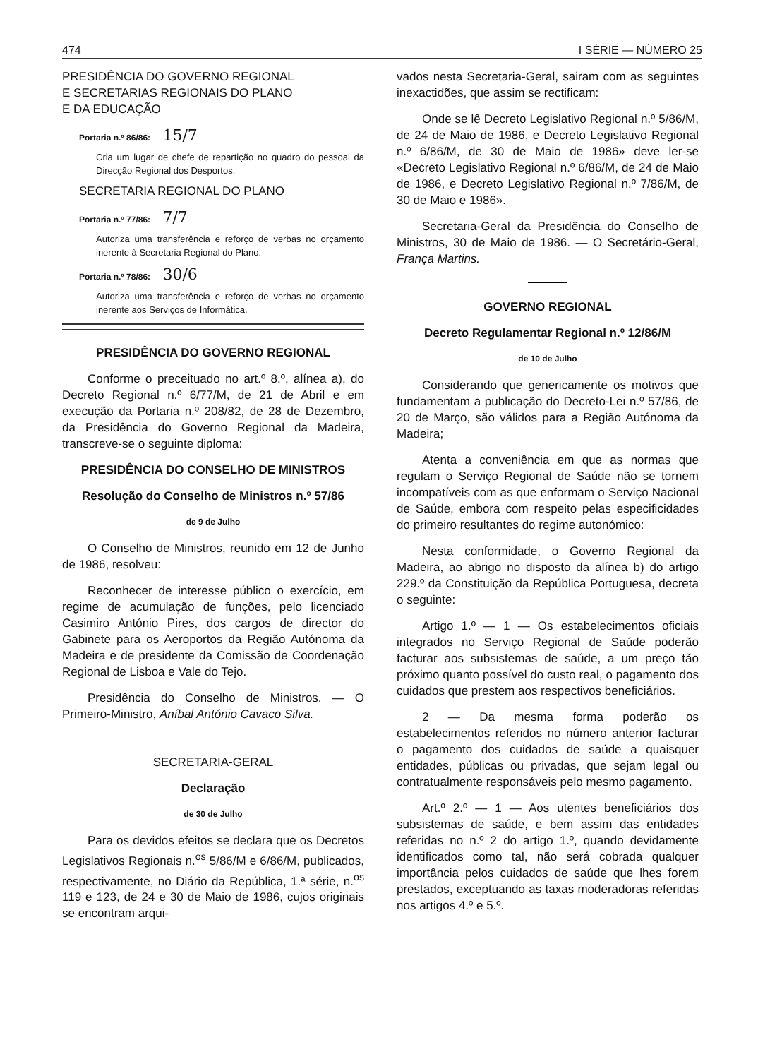474 I SÉRIE — NÚMERO 25
PRESIDÊNCIA DO GOVERNO REGIONAL
E SECRETARIAS REGIONAIS DO PLANO
E DA EDUCAÇÃO
Portaria n.º 86/86: 15/7
Cria um lugar de chefe de repartição no quadro do pessoal da Direcção Regional dos Desportos.
SECRETARIA REGIONAL DO PLANO
Portaria n.º 77/86: 7/7
Autoriza uma transferência e reforço de verbas no orçamento inerente à Secretaria Regional do Plano.
Portaria n.º 78/86: 30/6
Autoriza uma transferência e reforço de verbas no orçamento inerente aos Serviços de Informática.
PRESIDÊNCIA DO GOVERNO REGIONAL
Conforme o preceituado no art.º 8.º, alínea a), do Decreto Regional n.º 6/77/M, de 21 de Abril e em execução da Portaria n.º 208/82, de 28 de Dezembro, da Presidência do Governo Regional da Madeira, transcreve-se o seguinte diploma:
PRESIDÊNCIA DO CONSELHO DE MINISTROS
Resolução do Conselho de Ministros n.º 57/86
de 9 de Julho
O Conselho de Ministros, reunido em 12 de Junho de 1986, resolveu:
Reconhecer de interesse público o exercício, em regime de acumulação de funções, pelo licenciado Casimiro António Pires, dos cargos de director do Gabinete para os Aeroportos da Região Autónoma da Madeira e de presidente da Comissão de Coordenação Regional de Lisboa e Vale do Tejo.
Presidência do Conselho de Ministros. — O Primeiro-Ministro, Aníbal António Cavaco Silva.
SECRETARIA-GERAL
Declaração
de 30 de Julho
Para os devidos efeitos se declara que os Decretos Legislativos Regionais n.<sup>os</sup> 5/86/M e 6/86/M, publicados, respectivamente, no Diário da República, 1.ª série, n.<sup>os</sup> 119 e 123, de 24 e 30 de Maio de 1986, cujos originais se encontram arqui-
vados nesta Secretaria-Geral, sairam com as seguintes inexactidões, que assim se rectificam:
Onde se lê Decreto Legislativo Regional n.º 5/86/M, de 24 de Maio de 1986, e Decreto Legislativo Regional n.º 6/86/M, de 30 de Maio de 1986» deve ler-se «Decreto Legislativo Regional n.º 6/86/M, de 24 de Maio de 1986, e Decreto Legislativo Regional n.º 7/86/M, de 30 de Maio e 1986».
Secretaria-Geral da Presidência do Conselho de Ministros, 30 de Maio de 1986. — O Secretário-Geral, França Martins.
GOVERNO REGIONAL
Decreto Regulamentar Regional n.º 12/86/M
de 10 de Julho
Considerando que genericamente os motivos que fundamentam a publicação do Decreto-Lei n.º 57/86, de 20 de Março, são válidos para a Região Autónoma da Madeira;
Atenta a conveniência em que as normas que regulam o Serviço Regional de Saúde não se tornem incompatíveis com as que enformam o Serviço Nacional de Saúde, embora com respeito pelas especificidades do primeiro resultantes do regime autonómico:
Nesta conformidade, o Governo Regional da Madeira, ao abrigo no disposto da alínea b) do artigo 229.º da Constituição da República Portuguesa, decreta o seguinte:
Artigo 1.º — 1 — Os estabelecimentos oficiais integrados no Serviço Regional de Saúde poderão facturar aos subsistemas de saúde, a um preço tão próximo quanto possível do custo real, o pagamento dos cuidados que prestem aos respectivos beneficiários.
2 — Da mesma forma poderão os estabelecimentos referidos no número anterior facturar o pagamento dos cuidados de saúde a quaisquer entidades, públicas ou privadas, que sejam legal ou contratualmente responsáveis pelo mesmo pagamento.
Art.º 2.º — 1 — Aos utentes beneficiários dos subsistemas de saúde, e bem assim das entidades referidas no n.º 2 do artigo 1.º, quando devidamente identificados como tal, não será cobrada qualquer importância pelos cuidados de saúde que lhes forem prestados, exceptuando as taxas moderadoras referidas nos artigos 4.º e 5.º.